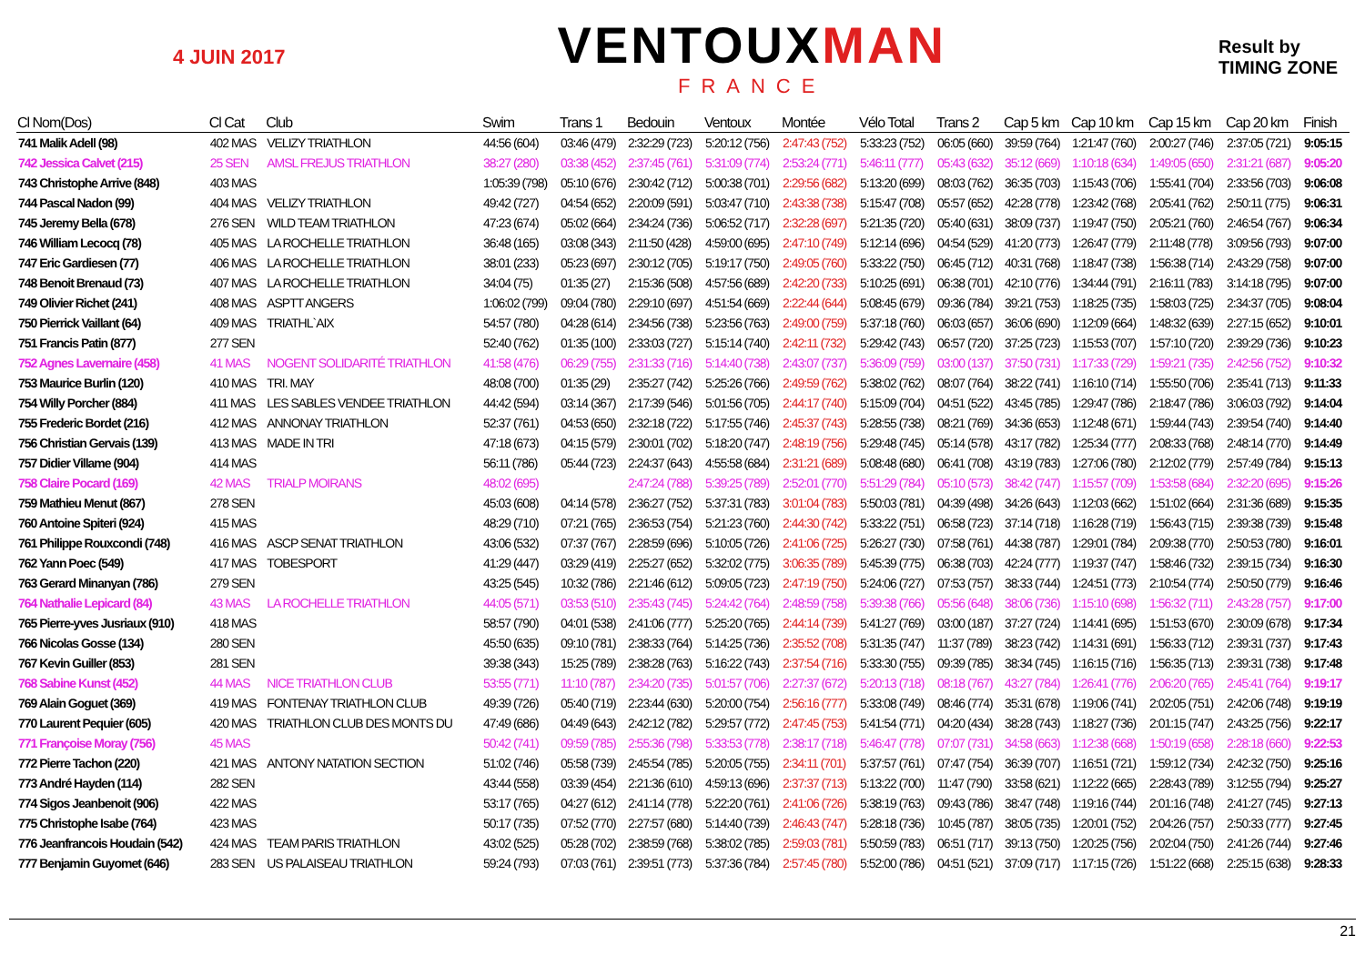4 JUIN 2017
VENTOUXMAN
FRANCE
Result by
TIMING ZONE
| Cl Nom(Dos) | Cl Cat | Club | Swim | Trans 1 | Bedouin | Ventoux | Montée | Vélo Total | Trans 2 | Cap 5 km | Cap 10 km | Cap 15 km | Cap 20 km | Finish |
| --- | --- | --- | --- | --- | --- | --- | --- | --- | --- | --- | --- | --- | --- | --- |
| 741 Malik Adell (98) | 402 MAS | VELIZY TRIATHLON | 44:56 (604) | 03:46 (479) | 2:32:29 (723) | 5:20:12 (756) | 2:47:43 (752) | 5:33:23 (752) | 06:05 (660) | 39:59 (764) | 1:21:47 (760) | 2:00:27 (746) | 2:37:05 (721) | 9:05:15 |
| 742 Jessica Calvet (215) | 25 SEN | AMSL FREJUS TRIATHLON | 38:27 (280) | 03:38 (452) | 2:37:45 (761) | 5:31:09 (774) | 2:53:24 (771) | 5:46:11 (777) | 05:43 (632) | 35:12 (669) | 1:10:18 (634) | 1:49:05 (650) | 2:31:21 (687) | 9:05:20 |
| 743 Christophe Arrive (848) | 403 MAS | | 1:05:39 (798) | 05:10 (676) | 2:30:42 (712) | 5:00:38 (701) | 2:29:56 (682) | 5:13:20 (699) | 08:03 (762) | 36:35 (703) | 1:15:43 (706) | 1:55:41 (704) | 2:33:56 (703) | 9:06:08 |
| 744 Pascal Nadon (99) | 404 MAS | VELIZY TRIATHLON | 49:42 (727) | 04:54 (652) | 2:20:09 (591) | 5:03:47 (710) | 2:43:38 (738) | 5:15:47 (708) | 05:57 (652) | 42:28 (778) | 1:23:42 (768) | 2:05:41 (762) | 2:50:11 (775) | 9:06:31 |
| 745 Jeremy Bella (678) | 276 SEN | WILD TEAM TRIATHLON | 47:23 (674) | 05:02 (664) | 2:34:24 (736) | 5:06:52 (717) | 2:32:28 (697) | 5:21:35 (720) | 05:40 (631) | 38:09 (737) | 1:19:47 (750) | 2:05:21 (760) | 2:46:54 (767) | 9:06:34 |
| 746 William Lecocq (78) | 405 MAS | LA ROCHELLE TRIATHLON | 36:48 (165) | 03:08 (343) | 2:11:50 (428) | 4:59:00 (695) | 2:47:10 (749) | 5:12:14 (696) | 04:54 (529) | 41:20 (773) | 1:26:47 (779) | 2:11:48 (778) | 3:09:56 (793) | 9:07:00 |
| 747 Eric Gardiesen (77) | 406 MAS | LA ROCHELLE TRIATHLON | 38:01 (233) | 05:23 (697) | 2:30:12 (705) | 5:19:17 (750) | 2:49:05 (760) | 5:33:22 (750) | 06:45 (712) | 40:31 (768) | 1:18:47 (738) | 1:56:38 (714) | 2:43:29 (758) | 9:07:00 |
| 748 Benoit Brenaud (73) | 407 MAS | LA ROCHELLE TRIATHLON | 34:04 (75) | 01:35 (27) | 2:15:36 (508) | 4:57:56 (689) | 2:42:20 (733) | 5:10:25 (691) | 06:38 (701) | 42:10 (776) | 1:34:44 (791) | 2:16:11 (783) | 3:14:18 (795) | 9:07:00 |
| 749 Olivier Richet (241) | 408 MAS | ASPTT ANGERS | 1:06:02 (799) | 09:04 (780) | 2:29:10 (697) | 4:51:54 (669) | 2:22:44 (644) | 5:08:45 (679) | 09:36 (784) | 39:21 (753) | 1:18:25 (735) | 1:58:03 (725) | 2:34:37 (705) | 9:08:04 |
| 750 Pierrick Vaillant (64) | 409 MAS | TRIATHL`AIX | 54:57 (780) | 04:28 (614) | 2:34:56 (738) | 5:23:56 (763) | 2:49:00 (759) | 5:37:18 (760) | 06:03 (657) | 36:06 (690) | 1:12:09 (664) | 1:48:32 (639) | 2:27:15 (652) | 9:10:01 |
| 751 Francis Patin (877) | 277 SEN | | 52:40 (762) | 01:35 (100) | 2:33:03 (727) | 5:15:14 (740) | 2:42:11 (732) | 5:29:42 (743) | 06:57 (720) | 37:25 (723) | 1:15:53 (707) | 1:57:10 (720) | 2:39:29 (736) | 9:10:23 |
| 752 Agnes Lavernaire (458) | 41 MAS | NOGENT SOLIDARITÉ TRIATHLON | 41:58 (476) | 06:29 (755) | 2:31:33 (716) | 5:14:40 (738) | 2:43:07 (737) | 5:36:09 (759) | 03:00 (137) | 37:50 (731) | 1:17:33 (729) | 1:59:21 (735) | 2:42:56 (752) | 9:10:32 |
| 753 Maurice Burlin (120) | 410 MAS | TRI. MAY | 48:08 (700) | 01:35 (29) | 2:35:27 (742) | 5:25:26 (766) | 2:49:59 (762) | 5:38:02 (762) | 08:07 (764) | 38:22 (741) | 1:16:10 (714) | 1:55:50 (706) | 2:35:41 (713) | 9:11:33 |
| 754 Willy Porcher (884) | 411 MAS | LES SABLES VENDEE TRIATHLON | 44:42 (594) | 03:14 (367) | 2:17:39 (546) | 5:01:56 (705) | 2:44:17 (740) | 5:15:09 (704) | 04:51 (522) | 43:45 (785) | 1:29:47 (786) | 2:18:47 (786) | 3:06:03 (792) | 9:14:04 |
| 755 Frederic Bordet (216) | 412 MAS | ANNONAY TRIATHLON | 52:37 (761) | 04:53 (650) | 2:32:18 (722) | 5:17:55 (746) | 2:45:37 (743) | 5:28:55 (738) | 08:21 (769) | 34:36 (653) | 1:12:48 (671) | 1:59:44 (743) | 2:39:54 (740) | 9:14:40 |
| 756 Christian Gervais (139) | 413 MAS | MADE IN TRI | 47:18 (673) | 04:15 (579) | 2:30:01 (702) | 5:18:20 (747) | 2:48:19 (756) | 5:29:48 (745) | 05:14 (578) | 43:17 (782) | 1:25:34 (777) | 2:08:33 (768) | 2:48:14 (770) | 9:14:49 |
| 757 Didier Villame (904) | 414 MAS | | 56:11 (786) | 05:44 (723) | 2:24:37 (643) | 4:55:58 (684) | 2:31:21 (689) | 5:08:48 (680) | 06:41 (708) | 43:19 (783) | 1:27:06 (780) | 2:12:02 (779) | 2:57:49 (784) | 9:15:13 |
| 758 Claire Pocard (169) | 42 MAS | TRIALP MOIRANS | 48:02 (695) | | 2:47:24 (788) | 5:39:25 (789) | 2:52:01 (770) | 5:51:29 (784) | 05:10 (573) | 38:42 (747) | 1:15:57 (709) | 1:53:58 (684) | 2:32:20 (695) | 9:15:26 |
| 759 Mathieu Menut (867) | 278 SEN | | 45:03 (608) | 04:14 (578) | 2:36:27 (752) | 5:37:31 (783) | 3:01:04 (783) | 5:50:03 (781) | 04:39 (498) | 34:26 (643) | 1:12:03 (662) | 1:51:02 (664) | 2:31:36 (689) | 9:15:35 |
| 760 Antoine Spiteri (924) | 415 MAS | | 48:29 (710) | 07:21 (765) | 2:36:53 (754) | 5:21:23 (760) | 2:44:30 (742) | 5:33:22 (751) | 06:58 (723) | 37:14 (718) | 1:16:28 (719) | 1:56:43 (715) | 2:39:38 (739) | 9:15:48 |
| 761 Philippe Rouxcondi (748) | 416 MAS | ASCP SENAT TRIATHLON | 43:06 (532) | 07:37 (767) | 2:28:59 (696) | 5:10:05 (726) | 2:41:06 (725) | 5:26:27 (730) | 07:58 (761) | 44:38 (787) | 1:29:01 (784) | 2:09:38 (770) | 2:50:53 (780) | 9:16:01 |
| 762 Yann Poec (549) | 417 MAS | TOBESPORT | 41:29 (447) | 03:29 (419) | 2:25:27 (652) | 5:32:02 (775) | 3:06:35 (789) | 5:45:39 (775) | 06:38 (703) | 42:24 (777) | 1:19:37 (747) | 1:58:46 (732) | 2:39:15 (734) | 9:16:30 |
| 763 Gerard Minanyan (786) | 279 SEN | | 43:25 (545) | 10:32 (786) | 2:21:46 (612) | 5:09:05 (723) | 2:47:19 (750) | 5:24:06 (727) | 07:53 (757) | 38:33 (744) | 1:24:51 (773) | 2:10:54 (774) | 2:50:50 (779) | 9:16:46 |
| 764 Nathalie Lepicard (84) | 43 MAS | LA ROCHELLE TRIATHLON | 44:05 (571) | 03:53 (510) | 2:35:43 (745) | 5:24:42 (764) | 2:48:59 (758) | 5:39:38 (766) | 05:56 (648) | 38:06 (736) | 1:15:10 (698) | 1:56:32 (711) | 2:43:28 (757) | 9:17:00 |
| 765 Pierre-yves Jusriaux (910) | 418 MAS | | 58:57 (790) | 04:01 (538) | 2:41:06 (777) | 5:25:20 (765) | 2:44:14 (739) | 5:41:27 (769) | 03:00 (187) | 37:27 (724) | 1:14:41 (695) | 1:51:53 (670) | 2:30:09 (678) | 9:17:34 |
| 766 Nicolas Gosse (134) | 280 SEN | | 45:50 (635) | 09:10 (781) | 2:38:33 (764) | 5:14:25 (736) | 2:35:52 (708) | 5:31:35 (747) | 11:37 (789) | 38:23 (742) | 1:14:31 (691) | 1:56:33 (712) | 2:39:31 (737) | 9:17:43 |
| 767 Kevin Guiller (853) | 281 SEN | | 39:38 (343) | 15:25 (789) | 2:38:28 (763) | 5:16:22 (743) | 2:37:54 (716) | 5:33:30 (755) | 09:39 (785) | 38:34 (745) | 1:16:15 (716) | 1:56:35 (713) | 2:39:31 (738) | 9:17:48 |
| 768 Sabine Kunst (452) | 44 MAS | NICE TRIATHLON CLUB | 53:55 (771) | 11:10 (787) | 2:34:20 (735) | 5:01:57 (706) | 2:27:37 (672) | 5:20:13 (718) | 08:18 (767) | 43:27 (784) | 1:26:41 (776) | 2:06:20 (765) | 2:45:41 (764) | 9:19:17 |
| 769 Alain Goguet (369) | 419 MAS | FONTENAY TRIATHLON CLUB | 49:39 (726) | 05:40 (719) | 2:23:44 (630) | 5:20:00 (754) | 2:56:16 (777) | 5:33:08 (749) | 08:46 (774) | 35:31 (678) | 1:19:06 (741) | 2:02:05 (751) | 2:42:06 (748) | 9:19:19 |
| 770 Laurent Pequier (605) | 420 MAS | TRIATHLON CLUB DES MONTS DU | 47:49 (686) | 04:49 (643) | 2:42:12 (782) | 5:29:57 (772) | 2:47:45 (753) | 5:41:54 (771) | 04:20 (434) | 38:28 (743) | 1:18:27 (736) | 2:01:15 (747) | 2:43:25 (756) | 9:22:17 |
| 771 Françoise Moray (756) | 45 MAS | | 50:42 (741) | 09:59 (785) | 2:55:36 (798) | 5:33:53 (778) | 2:38:17 (718) | 5:46:47 (778) | 07:07 (731) | 34:58 (663) | 1:12:38 (668) | 1:50:19 (658) | 2:28:18 (660) | 9:22:53 |
| 772 Pierre Tachon (220) | 421 MAS | ANTONY NATATION SECTION | 51:02 (746) | 05:58 (739) | 2:45:54 (785) | 5:20:05 (755) | 2:34:11 (701) | 5:37:57 (761) | 07:47 (754) | 36:39 (707) | 1:16:51 (721) | 1:59:12 (734) | 2:42:32 (750) | 9:25:16 |
| 773 André Hayden (114) | 282 SEN | | 43:44 (558) | 03:39 (454) | 2:21:36 (610) | 4:59:13 (696) | 2:37:37 (713) | 5:13:22 (700) | 11:47 (790) | 33:58 (621) | 1:12:22 (665) | 2:28:43 (789) | 3:12:55 (794) | 9:25:27 |
| 774 Sigos Jeanbenoit (906) | 422 MAS | | 53:17 (765) | 04:27 (612) | 2:41:14 (778) | 5:22:20 (761) | 2:41:06 (726) | 5:38:19 (763) | 09:43 (786) | 38:47 (748) | 1:19:16 (744) | 2:01:16 (748) | 2:41:27 (745) | 9:27:13 |
| 775 Christophe Isabe (764) | 423 MAS | | 50:17 (735) | 07:52 (770) | 2:27:57 (680) | 5:14:40 (739) | 2:46:43 (747) | 5:28:18 (736) | 10:45 (787) | 38:05 (735) | 1:20:01 (752) | 2:04:26 (757) | 2:50:33 (777) | 9:27:45 |
| 776 Jeanfrancois Houdain (542) | 424 MAS | TEAM PARIS TRIATHLON | 43:02 (525) | 05:28 (702) | 2:38:59 (768) | 5:38:02 (785) | 2:59:03 (781) | 5:50:59 (783) | 06:51 (717) | 39:13 (750) | 1:20:25 (756) | 2:02:04 (750) | 2:41:26 (744) | 9:27:46 |
| 777 Benjamin Guyomet (646) | 283 SEN | US PALAISEAU TRIATHLON | 59:24 (793) | 07:03 (761) | 2:39:51 (773) | 5:37:36 (784) | 2:57:45 (780) | 5:52:00 (786) | 04:51 (521) | 37:09 (717) | 1:17:15 (726) | 1:51:22 (668) | 2:25:15 (638) | 9:28:33 |
21